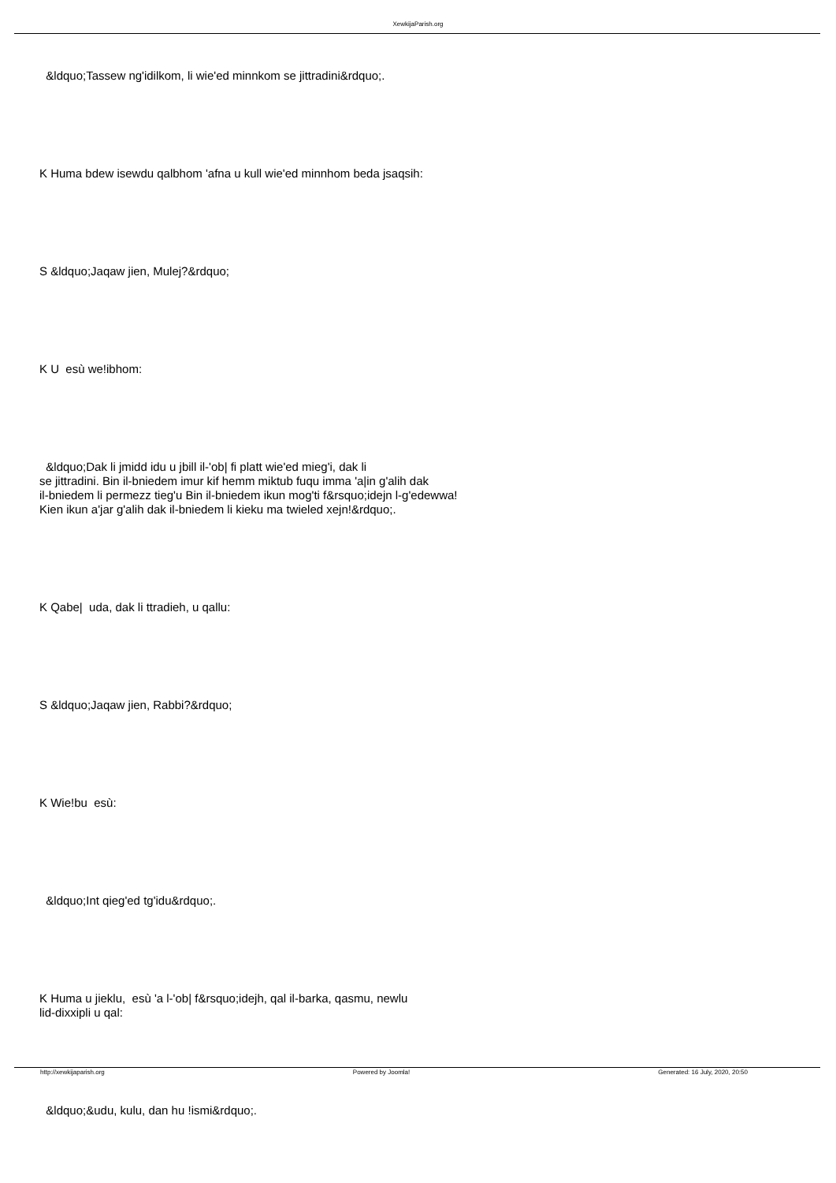XewkijaParish.org
&ldquo;Tassew ng'idilkom, li wie'ed minnkom se jittradini&rdquo;.
K Huma bdew isewdu qalbhom 'afna u kull wie'ed minnhom beda jsaqsih:
S &ldquo;Jaqaw jien, Mulej?&rdquo;
K U esù we!ibhom:
&ldquo;Dak li jmidd idu u jbill il-'ob| fi platt wie'ed mieg'i, dak li
se jittradini. Bin il-bniedem imur kif hemm miktub fuqu imma 'a|in g'alih dak
il-bniedem li permezz tieg'u Bin il-bniedem ikun mog'ti f&rsquo;idejn l-g'edewwa!
Kien ikun a'jar g'alih dak il-bniedem li kieku ma twieled xejn!&rdquo;.
K Qabe| uda, dak li ttradieh, u qallu:
S &ldquo;Jaqaw jien, Rabbi?&rdquo;
K Wie!bu esù:
&ldquo;Int qieg'ed tg'idu&rdquo;.
K Huma u jieklu, esù 'a l-'ob| f&rsquo;idejh, qal il-barka, qasmu, newlu
lid-dixxipli u qal:
&ldquo;&udu, kulu, dan hu !ismi&rdquo;.
http://xewkijaparish.org Powered by Joomla! Generated: 16 July, 2020, 20:50